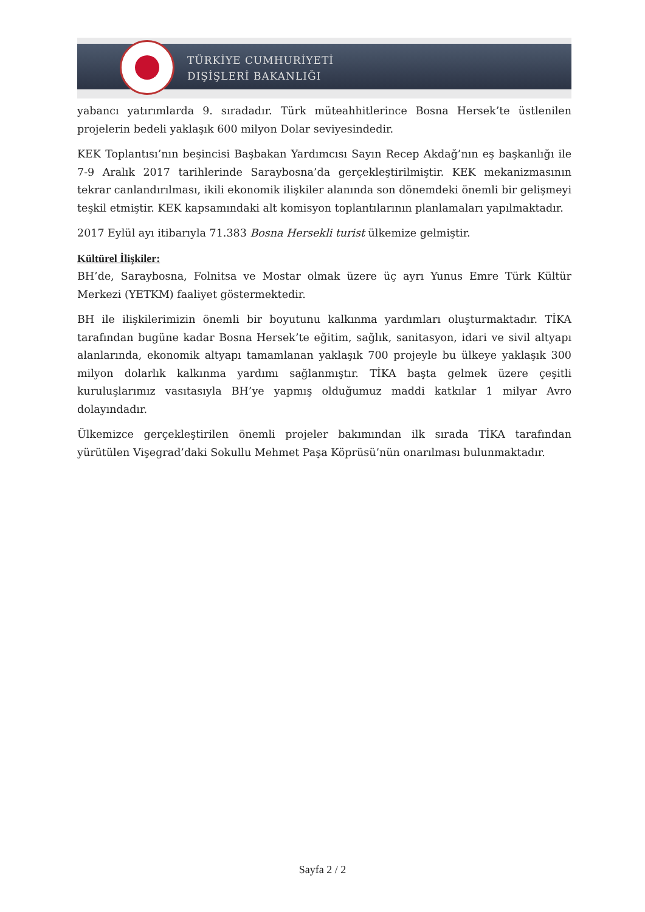TÜRKİYE CUMHURİYETİ
DIŞİŞLERİ BAKANLIĞI
yabancı yatırımlarda 9. sıradadır. Türk müteahhitlerince Bosna Hersek’te üstlenilen projelerin bedeli yaklaşık 600 milyon Dolar seviyesindedir.
KEK Toplantısı’nın beşincisi Başbakan Yardımcısı Sayın Recep Akdağ’nın eş başkanlığı ile 7-9 Aralık 2017 tarihlerinde Saraybosna’da gerçekleştirilmiştir. KEK mekanizmasının tekrar canlandırılması, ikili ekonomik ilişkiler alanında son dönemdeki önemli bir gelişmeyi teşkil etmiştir. KEK kapsamındaki alt komisyon toplantılarının planlamaları yapılmaktadır.
2017 Eylül ayı itibarıyla 71.383 Bosna Hersekli turist ülkemize gelmiştir.
Kültürel İlişkiler:
BH’de, Saraybosna, Folnitsa ve Mostar olmak üzere üç ayrı Yunus Emre Türk Kültür Merkezi (YETKM) faaliyet göstermektedir.
BH ile ilişkilerimizin önemli bir boyutunu kalkınma yardımları oluşturmaktadır. TİKA tarafından bugüne kadar Bosna Hersek’te eğitim, sağlık, sanitasyon, idari ve sivil altyapı alanlarında, ekonomik altyapı tamamlanan yaklaşık 700 projeyle bu ülkeye yaklaşık 300 milyon dolarlık kalkınma yardımı sağlanmıştır. TİKA başta gelmek üzere çeşitli kuruluşlarımız vasıtasıyla BH’ye yapmış olduğumuz maddi katkılar 1 milyar Avro dolayındadır.
Ülkemizce gerçekleştirilen önemli projeler bakımından ilk sırada TİKA tarafından yürütülen Vişegrad’daki Sokullu Mehmet Paşa Köprüsü’nün onarılması bulunmaktadır.
Sayfa 2 / 2